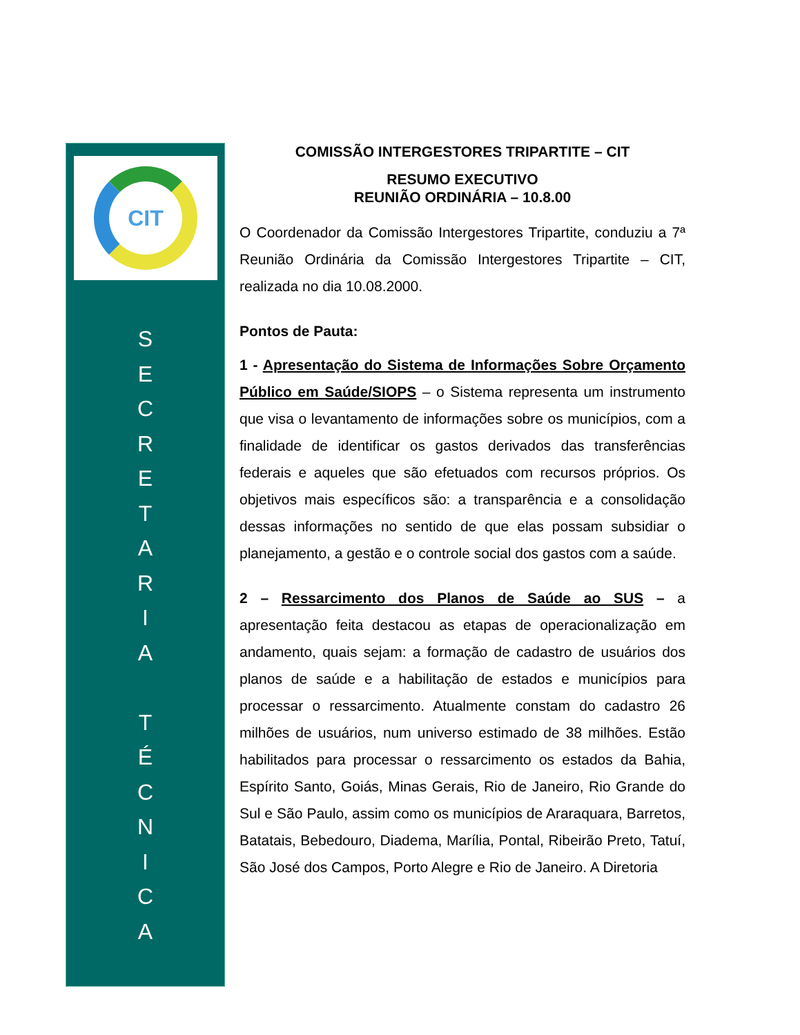CIT
S
E
C
R
E
T
A
R
I
A
T
É
C
N
I
C
A
COMISSÃO INTERGESTORES TRIPARTITE – CIT
RESUMO EXECUTIVO
REUNIÃO ORDINÁRIA – 10.8.00
O Coordenador da Comissão Intergestores Tripartite, conduziu a 7ª Reunião Ordinária da Comissão Intergestores Tripartite – CIT, realizada no dia 10.08.2000.
Pontos de Pauta:
1 - Apresentação do Sistema de Informações Sobre Orçamento Público em Saúde/SIOPS – o Sistema representa um instrumento que visa o levantamento de informações sobre os municípios, com a finalidade de identificar os gastos derivados das transferências federais e aqueles que são efetuados com recursos próprios. Os objetivos mais específicos são: a transparência e a consolidação dessas informações no sentido de que elas possam subsidiar o planejamento, a gestão e o controle social dos gastos com a saúde.
2 – Ressarcimento dos Planos de Saúde ao SUS – a apresentação feita destacou as etapas de operacionalização em andamento, quais sejam: a formação de cadastro de usuários dos planos de saúde e a habilitação de estados e municípios para processar o ressarcimento. Atualmente constam do cadastro 26 milhões de usuários, num universo estimado de 38 milhões. Estão habilitados para processar o ressarcimento os estados da Bahia, Espírito Santo, Goiás, Minas Gerais, Rio de Janeiro, Rio Grande do Sul e São Paulo, assim como os municípios de Araraquara, Barretos, Batatais, Bebedouro, Diadema, Marília, Pontal, Ribeirão Preto, Tatuí, São José dos Campos, Porto Alegre e Rio de Janeiro. A Diretoria